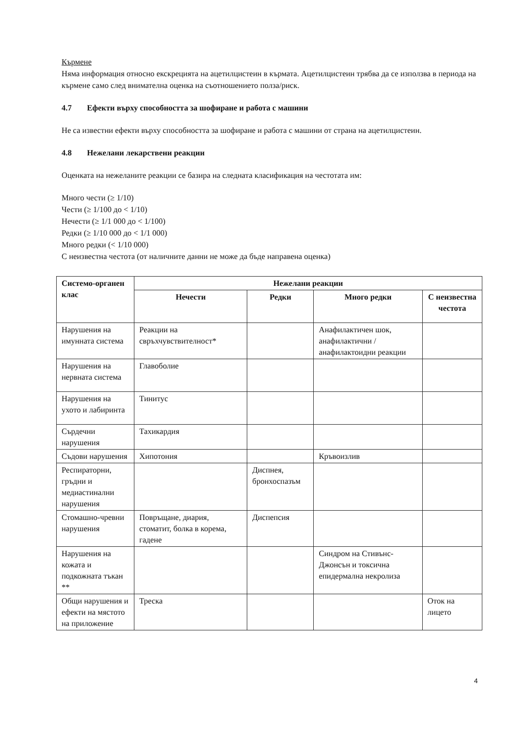Кърмене
Няма информация относно екскрецията на ацетилцистеин в кърмата. Ацетилцистеин трябва да се използва в периода на кърмене само след внимателна оценка на съотношението полза/риск.
4.7 Ефекти върху способността за шофиране и работа с машини
Не са известни ефекти върху способността за шофиране и работа с машини от страна на ацетилцистеин.
4.8 Нежелани лекарствени реакции
Оценката на нежеланите реакции се базира на следната класификация на честотата им:
Много чести (≥ 1/10)
Чести (≥ 1/100 до < 1/10)
Нечести (≥ 1/1 000 до < 1/100)
Редки (≥ 1/10 000 до < 1/1 000)
Много редки (< 1/10 000)
С неизвестна честота (от наличните данни не може да бъде направена оценка)
| Системо-органен клас | Нежелани реакции | | | |
| --- | --- | --- | --- | --- |
| | Нечести | Редки | Много редки | С неизвестна честота |
| Нарушения на имунната система | Реакции на свръхчувствителност* | | Анафилактичен шок, анафилактични / анафилактоидни реакции | |
| Нарушения на нервната система | Главоболие | | | |
| Нарушения на ухото и лабиринта | Тинитус | | | |
| Сърдечни нарушения | Тахикардия | | | |
| Съдови нарушения | Хипотония | | Кръвоизлив | |
| Респираторни, гръдни и медиастинални нарушения | | Диспнея, бронхоспазъм | | |
| Стомашно-чревни нарушения | Повръщане, диария, стоматит, болка в корема, гадене | Диспепсия | | |
| Нарушения на кожата и подкожната тъкан ** | | | Синдром на Стивънс-Джонсън и токсична епидермална некролиза | |
| Общи нарушения и ефекти на мястото на приложение | Треска | | | Оток на лицето |
4